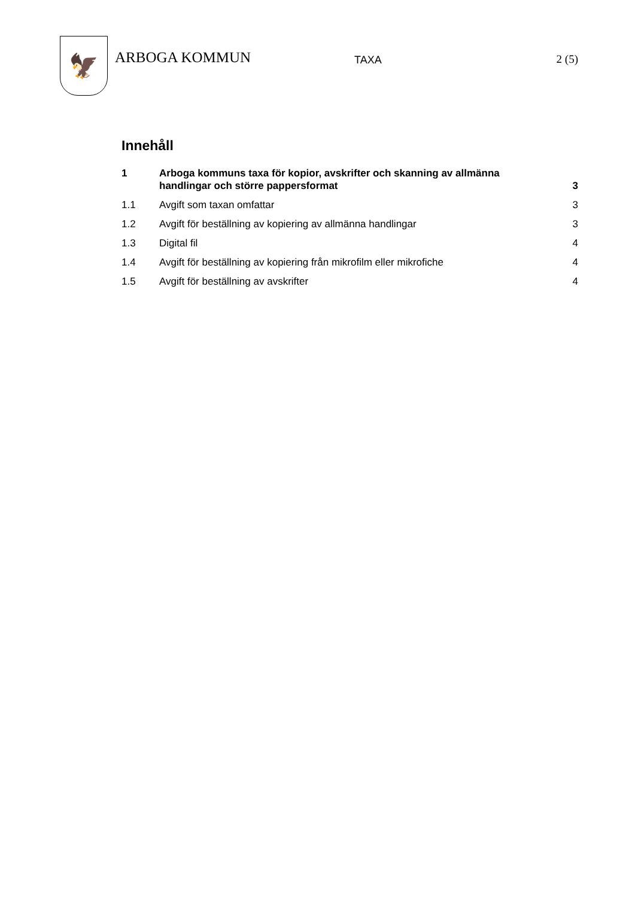🦅
ARBOGA KOMMUN
TAXA 2 (5)
Innehåll
1 Arboga kommuns taxa för kopior, avskrifter och skanning av allmänna handlingar och större pappersformat
3
1.1 Avgift som taxan omfattar 3
1.2 Avgift för beställning av kopiering av allmänna handlingar
3
1.3 Digital fil 4
1.4 Avgift för beställning av kopiering från mikrofilm eller mikrofiche
4
1.5 Avgift för beställning av avskrifter
4